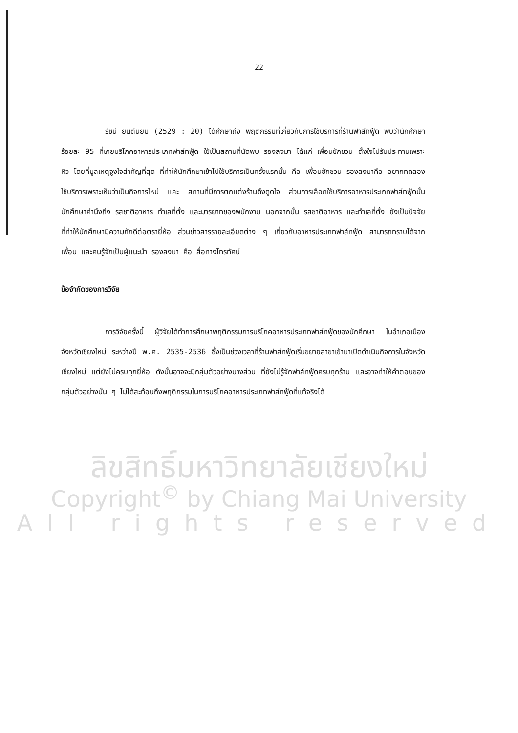22
รัชนี ยนต์นิยม (2529 : 20) ได้ศึกษาถึง พฤติกรรมที่เกี่ยวกับการใช้บริการที่ร้านฟาส์ทฟู้ด พบว่านักศึกษาร้อยละ 95 ที่เคยบริโภคอาหารประเภทฟาส์ทฟู้ด ใช้เป็นสถานที่นัดพบ รองลงมา ได้แก่ เพื่อนชักชวน ตั้งใจไปรับประทานเพราะหิว โดยที่มูลเหตุจูงใจสำคัญที่สุด ที่ทำให้นักศึกษาเข้าไปใช้บริการเป็นครั้งแรกนั้น คือ เพื่อนชักชวน รองลงมาคือ อยากทดลองใช้บริการเพราะเห็นว่าเป็นกิจการใหม่ และ สถานที่มีการตกแต่งร้านดึงดูดใจ ส่วนการเลือกใช้บริการอาหารประเภทฟาส์ทฟู้ดนั้น นักศึกษาคำนึงถึง รสชาติอาหาร ทำเลที่ตั้ง และมารยาทของพนักงาน นอกจากนั้น รสชาติอาหาร และทำเลที่ตั้ง ยังเป็นปัจจัยที่ทำให้นักศึกษามีความภักดีต่อตรายี่ห้อ ส่วนข่าวสารรายละเอียดต่าง ๆ เกี่ยวกับอาหารประเภทฟาส์ทฟู้ด สามารถทราบได้จาก เพื่อน และคนรู้จักเป็นผู้แนะนำ รองลงมา คือ สื่อทางโทรทัศน์
ข้อจำกัดของการวิจัย
การวิจัยครั้งนี้ ผู้วิจัยได้ทำการศึกษาพฤติกรรมการบริโภคอาหารประเภทฟาส์ทฟู้ดของนักศึกษา ในอำเภอเมือง จังหวัดเชียงใหม่ ระหว่างปี พ.ศ. 2535-2536 ซึ่งเป็นช่วงเวลาที่ร้านฟาส์ทฟู้ดเริ่มขยายสาขาเข้ามาเปิดดำเนินกิจการในจังหวัดเชียงใหม่ แต่ยังไม่ครบทุกยี่ห้อ ดังนั้นอาจจะมีกลุ่มตัวอย่างบางส่วน ที่ยังไม่รู้จักฟาส์ทฟู้ดครบทุกร้าน และอาจทำให้คำตอบของกลุ่มตัวอย่างนั้น ๆ ไม่ได้สะท้อนถึงพฤติกรรมในการบริโภคอาหารประเภทฟาส์ทฟู้ดที่แท้จริงได้
ลิขสิทธิ์มหาวิทยาลัยเชียงใหม่
Copyright<sup>©</sup> by Chiang Mai University
All rights reserved